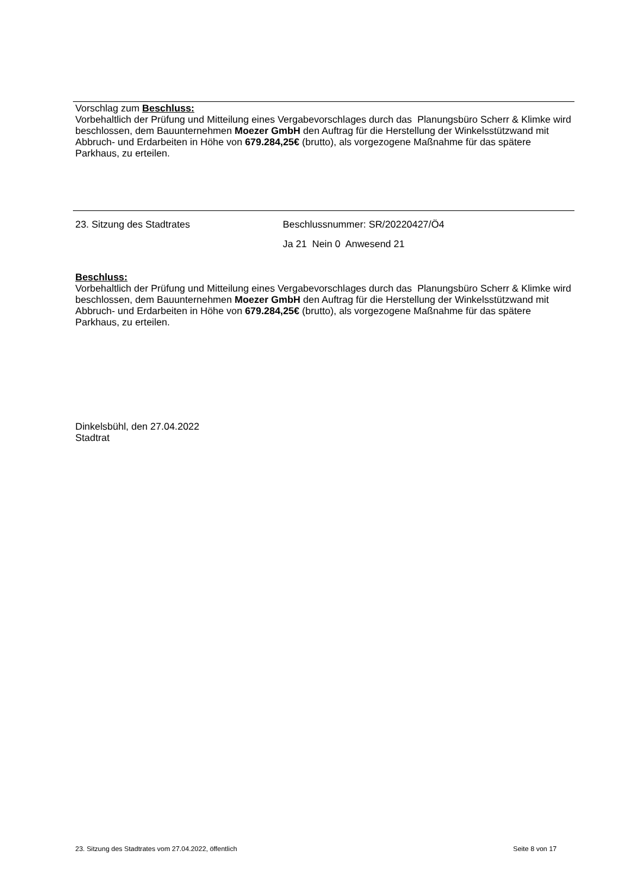Vorschlag zum Beschluss:
Vorbehaltlich der Prüfung und Mitteilung eines Vergabevorschlages durch das Planungsbüro Scherr & Klimke wird beschlossen, dem Bauunternehmen Moezer GmbH den Auftrag für die Herstellung der Winkelsstützwand mit Abbruch- und Erdarbeiten in Höhe von 679.284,25€ (brutto), als vorgezogene Maßnahme für das spätere Parkhaus, zu erteilen.
23. Sitzung des Stadtrates Beschlussnummer: SR/20220427/Ö4
Ja 21 Nein 0 Anwesend 21
Beschluss:
Vorbehaltlich der Prüfung und Mitteilung eines Vergabevorschlages durch das Planungsbüro Scherr & Klimke wird beschlossen, dem Bauunternehmen Moezer GmbH den Auftrag für die Herstellung der Winkelsstützwand mit Abbruch- und Erdarbeiten in Höhe von 679.284,25€ (brutto), als vorgezogene Maßnahme für das spätere Parkhaus, zu erteilen.
Dinkelsbühl, den 27.04.2022
Stadtrat
23. Sitzung des Stadtrates vom 27.04.2022, öffentlich Seite 8 von 17